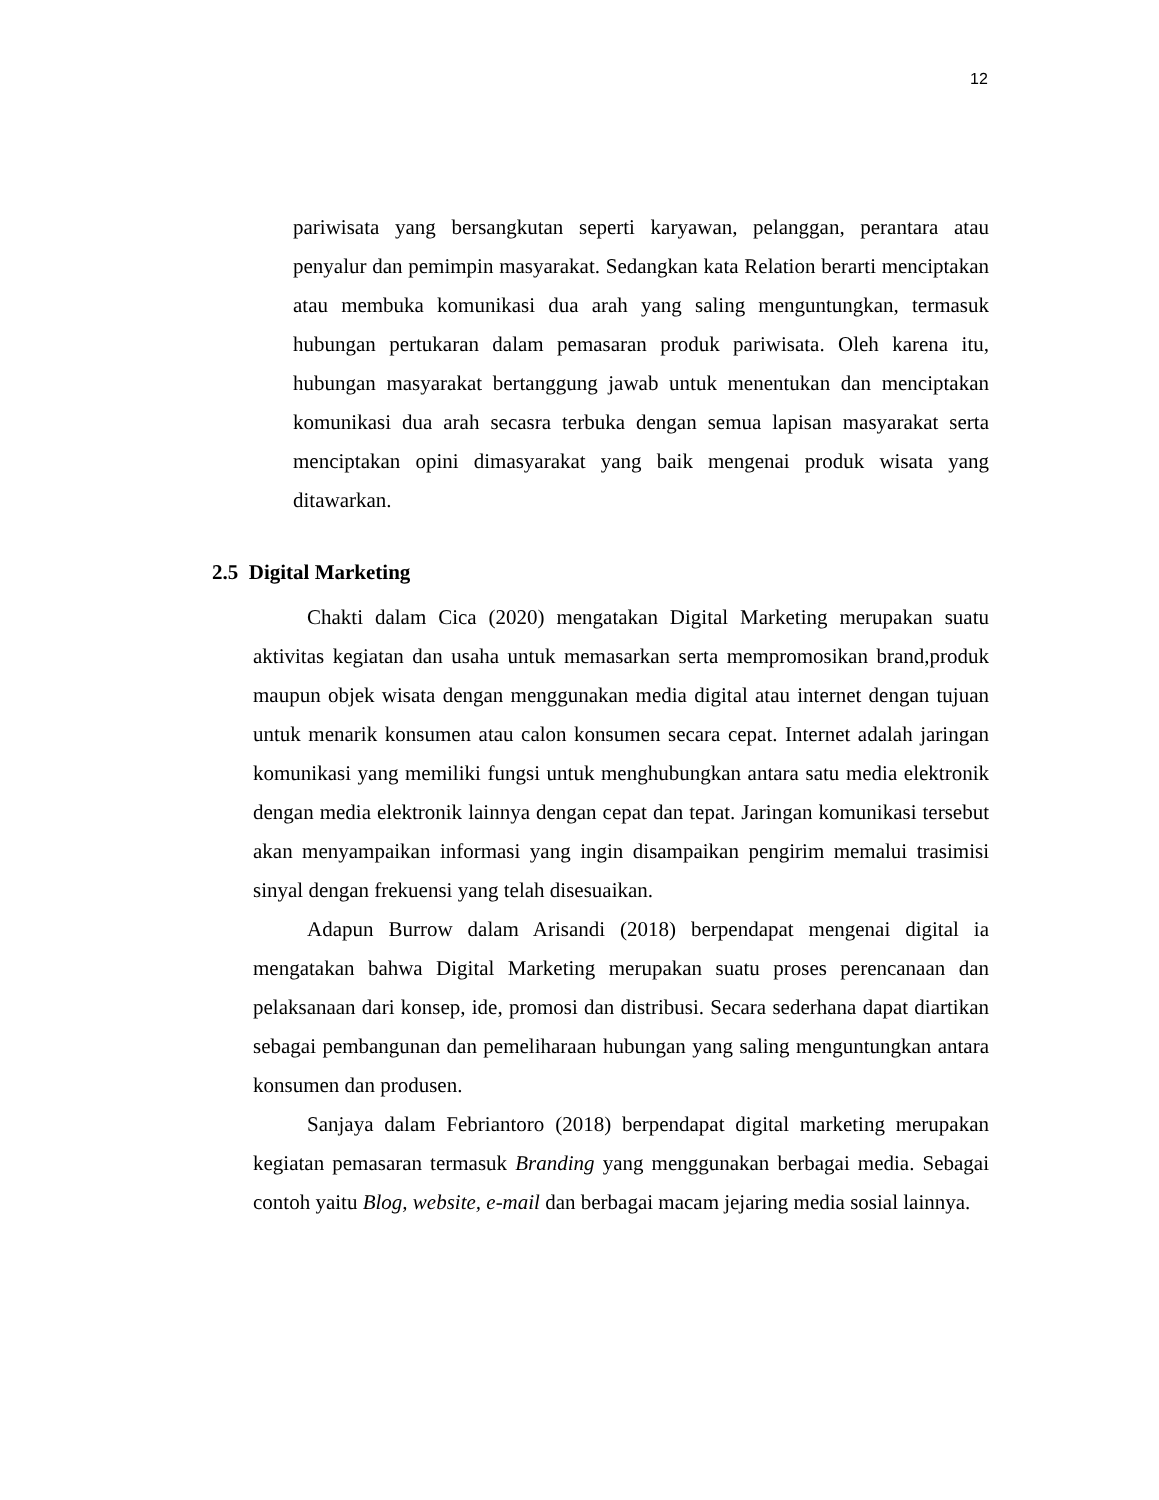12
pariwisata yang bersangkutan seperti karyawan, pelanggan, perantara atau penyalur dan pemimpin masyarakat. Sedangkan kata Relation berarti menciptakan atau membuka komunikasi dua arah yang saling menguntungkan, termasuk hubungan pertukaran dalam pemasaran produk pariwisata. Oleh karena itu, hubungan masyarakat bertanggung jawab untuk menentukan dan menciptakan komunikasi dua arah secasra terbuka dengan semua lapisan masyarakat serta menciptakan opini dimasyarakat yang baik mengenai produk wisata yang ditawarkan.
2.5 Digital Marketing
Chakti dalam Cica (2020) mengatakan Digital Marketing merupakan suatu aktivitas kegiatan dan usaha untuk memasarkan serta mempromosikan brand,produk maupun objek wisata dengan menggunakan media digital atau internet dengan tujuan untuk menarik konsumen atau calon konsumen secara cepat. Internet adalah jaringan komunikasi yang memiliki fungsi untuk menghubungkan antara satu media elektronik dengan media elektronik lainnya dengan cepat dan tepat. Jaringan komunikasi tersebut akan menyampaikan informasi yang ingin disampaikan pengirim memalui trasimisi sinyal dengan frekuensi yang telah disesuaikan.
Adapun Burrow dalam Arisandi (2018) berpendapat mengenai digital ia mengatakan bahwa Digital Marketing merupakan suatu proses perencanaan dan pelaksanaan dari konsep, ide, promosi dan distribusi. Secara sederhana dapat diartikan sebagai pembangunan dan pemeliharaan hubungan yang saling menguntungkan antara konsumen dan produsen.
Sanjaya dalam Febriantoro (2018) berpendapat digital marketing merupakan kegiatan pemasaran termasuk Branding yang menggunakan berbagai media. Sebagai contoh yaitu Blog, website, e-mail dan berbagai macam jejaring media sosial lainnya.